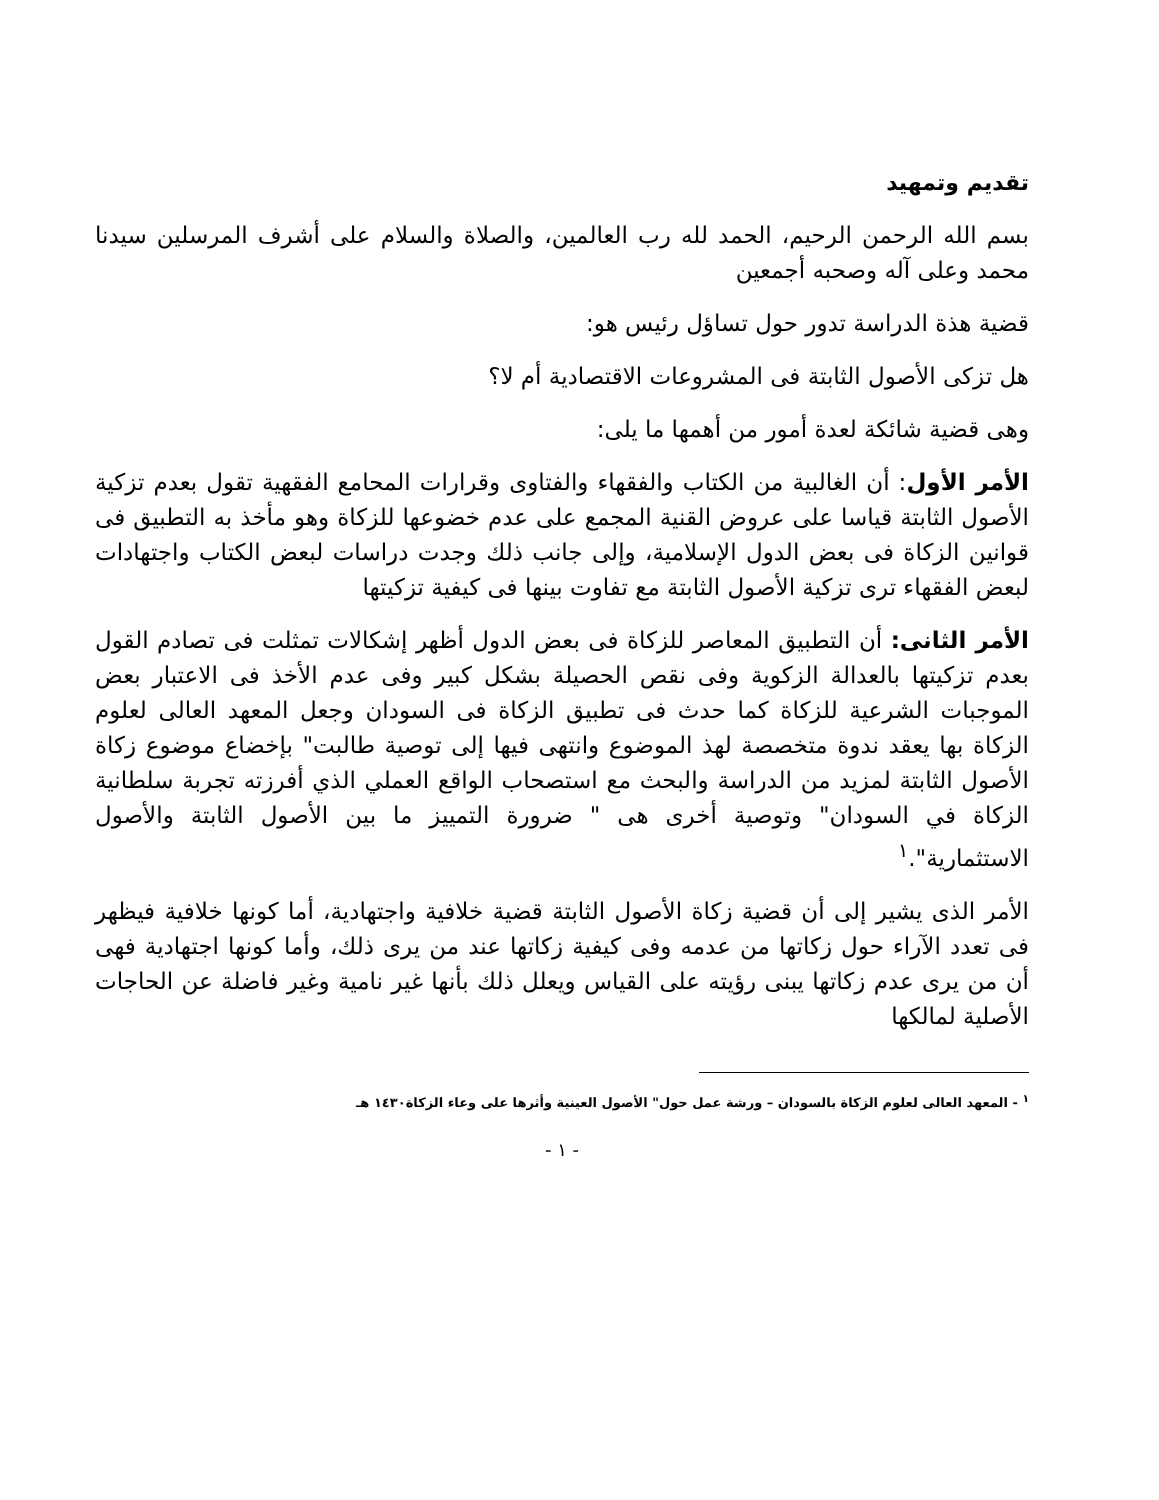تقديم وتمهيد
بسم الله الرحمن الرحيم، الحمد لله رب العالمين، والصلاة والسلام على أشرف المرسلين سيدنا محمد وعلى آله وصحبه أجمعين
قضية هذة الدراسة تدور حول تساؤل رئيس هو:
هل تزكى الأصول الثابتة فى المشروعات الاقتصادية أم لا؟
وهى قضية شائكة لعدة أمور من أهمها ما يلى:
الأمر الأول: أن الغالبية من الكتاب والفقهاء والفتاوى وقرارات المحامع الفقهية تقول بعدم تزكية الأصول الثابتة قياسا على عروض القنية المجمع على عدم خضوعها للزكاة وهو مأخذ به التطبيق فى قوانين الزكاة فى بعض الدول الإسلامية، وإلى جانب ذلك وجدت دراسات لبعض الكتاب واجتهادات لبعض الفقهاء ترى تزكية الأصول الثابتة مع تفاوت بينها فى كيفية تزكيتها
الأمر الثانى: أن التطبيق المعاصر للزكاة فى بعض الدول أظهر إشكالات تمثلت فى تصادم القول بعدم تزكيتها بالعدالة الزكوية وفى نقص الحصيلة بشكل كبير وفى عدم الأخذ فى الاعتبار بعض الموجبات الشرعية للزكاة كما حدث فى تطبيق الزكاة فى السودان وجعل المعهد العالى لعلوم الزكاة بها يعقد ندوة متخصصة لهذ الموضوع وانتهى فيها إلى توصية طالبت" بإخضاع موضوع زكاة الأصول الثابتة لمزيد من الدراسة والبحث مع استصحاب الواقع العملي الذي أفرزته تجربة سلطانية الزكاة في السودان" وتوصية أخرى هى " ضرورة التمييز ما بين الأصول الثابتة والأصول الاستثمارية".<sup>١</sup>
الأمر الذى يشير إلى أن قضية زكاة الأصول الثابتة قضية خلافية واجتهادية، أما كونها خلافية فيظهر فى تعدد الآراء حول زكاتها من عدمه وفى كيفية زكاتها عند من يرى ذلك، وأما كونها اجتهادية فهى أن من يرى عدم زكاتها يبنى رؤيته على القياس ويعلل ذلك بأنها غير نامية وغير فاضلة عن الحاجات الأصلية لمالكها
<sup>١</sup> - المعهد العالى لعلوم الزكاة بالسودان – ورشة عمل حول" الأصول العينية وأثرها على وعاء الزكاة١٤٣٠ هـ
- ١ -